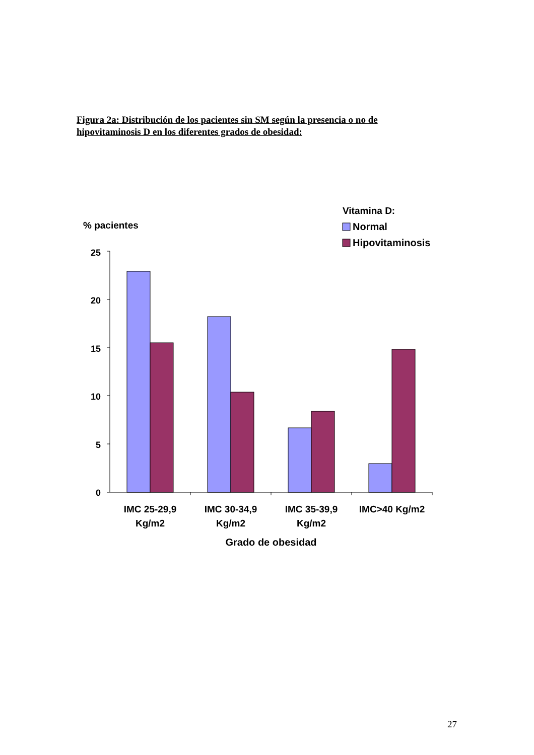Figura 2a: Distribución de los pacientes sin SM según la presencia o no de hipovitaminosis D en los diferentes grados de obesidad:
Vitamina D:
Normal
Hipovitaminosis
% pacientes
25
20
15
10
5
0
IMC 25-29,9
Kg/m2
IMC 30-34,9
Kg/m2
IMC 35-39,9
Kg/m2
IMC>40 Kg/m2
Grado de obesidad
27